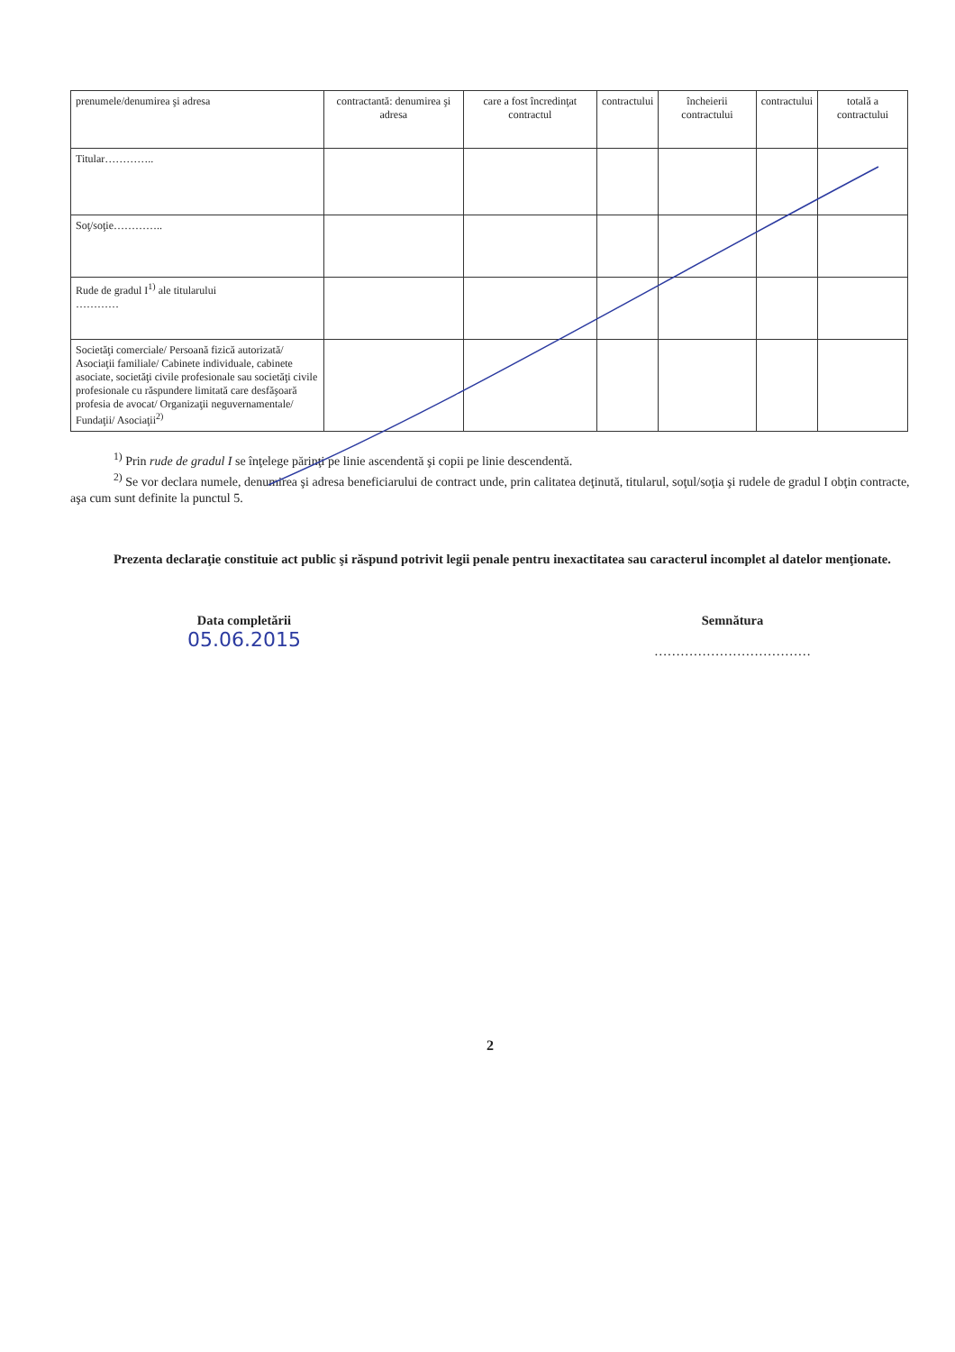| prenumele/denumirea şi adresa | contractantă: denumirea şi adresa | care a fost încredinţat contractul | contractului | încheierii contractului | contractului | totală a contractului |
| Titular………….. | | | | | | |
| Soţ/soţie………….. | | | | | | |
| Rude de gradul I<sup>1)</sup> ale titularului ………… | | | | | | |
| Societăţi comerciale/ Persoană fizică autorizată/ Asociaţii familiale/ Cabinete individuale, cabinete asociate, societăţi civile profesionale sau societăţi civile profesionale cu răspundere limitată care desfăşoară profesia de avocat/ Organizaţii neguvernamentale/ Fundaţii/ Asociaţii<sup>2)</sup> | | | | | | |
<sup>1)</sup> Prin rude de gradul I se înţelege părinţi pe linie ascendentă şi copii pe linie descendentă.
<sup>2)</sup> Se vor declara numele, denumirea şi adresa beneficiarului de contract unde, prin calitatea deţinută, titularul, soţul/soţia şi rudele de gradul I obţin contracte, aşa cum sunt definite la punctul 5.
Prezenta declaraţie constituie act public şi răspund potrivit legii penale pentru inexactitatea sau caracterul incomplet al datelor menţionate.
Data completării
05.06.2015
Semnătura
………………………………
2